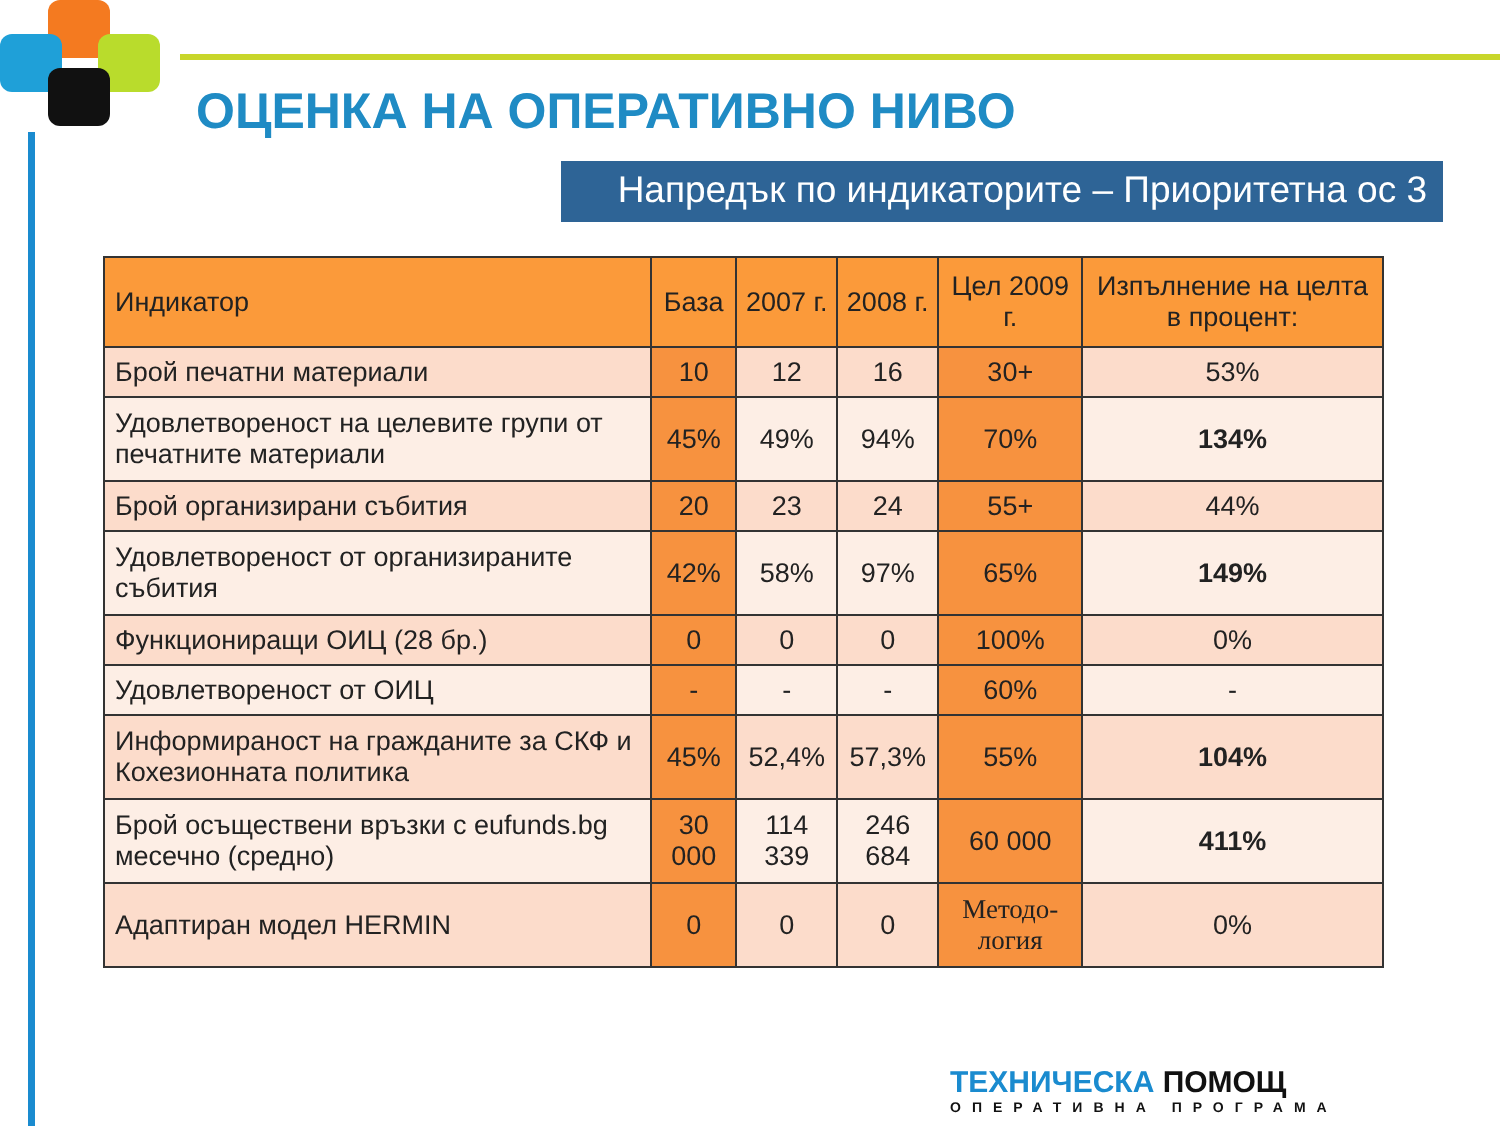ОЦЕНКА НА ОПЕРАТИВНО НИВО
Напредък по индикаторите – Приоритетна ос 3
| Индикатор | База | 2007 г. | 2008 г. | Цел 2009 г. | Изпълнение на целта в процент: |
| --- | --- | --- | --- | --- | --- |
| Брой печатни материали | 10 | 12 | 16 | 30+ | 53% |
| Удовлетвореност на целевите групи от печатните материали | 45% | 49% | 94% | 70% | 134% |
| Брой организирани събития | 20 | 23 | 24 | 55+ | 44% |
| Удовлетвореност от организираните събития | 42% | 58% | 97% | 65% | 149% |
| Функциониращи ОИЦ (28 бр.) | 0 | 0 | 0 | 100% | 0% |
| Удовлетвореност от ОИЦ | - | - | - | 60% | - |
| Информираност на гражданите за СКФ и Кохезионната политика | 45% | 52,4% | 57,3% | 55% | 104% |
| Брой осъществени връзки с eufunds.bg месечно (средно) | 30 000 | 114 339 | 246 684 | 60 000 | 411% |
| Адаптиран модел HERMIN | 0 | 0 | 0 | Методо-логия | 0% |
ТЕХНИЧЕСКА ПОМОЩ
ОПЕРАТИВНА ПРОГРАМА